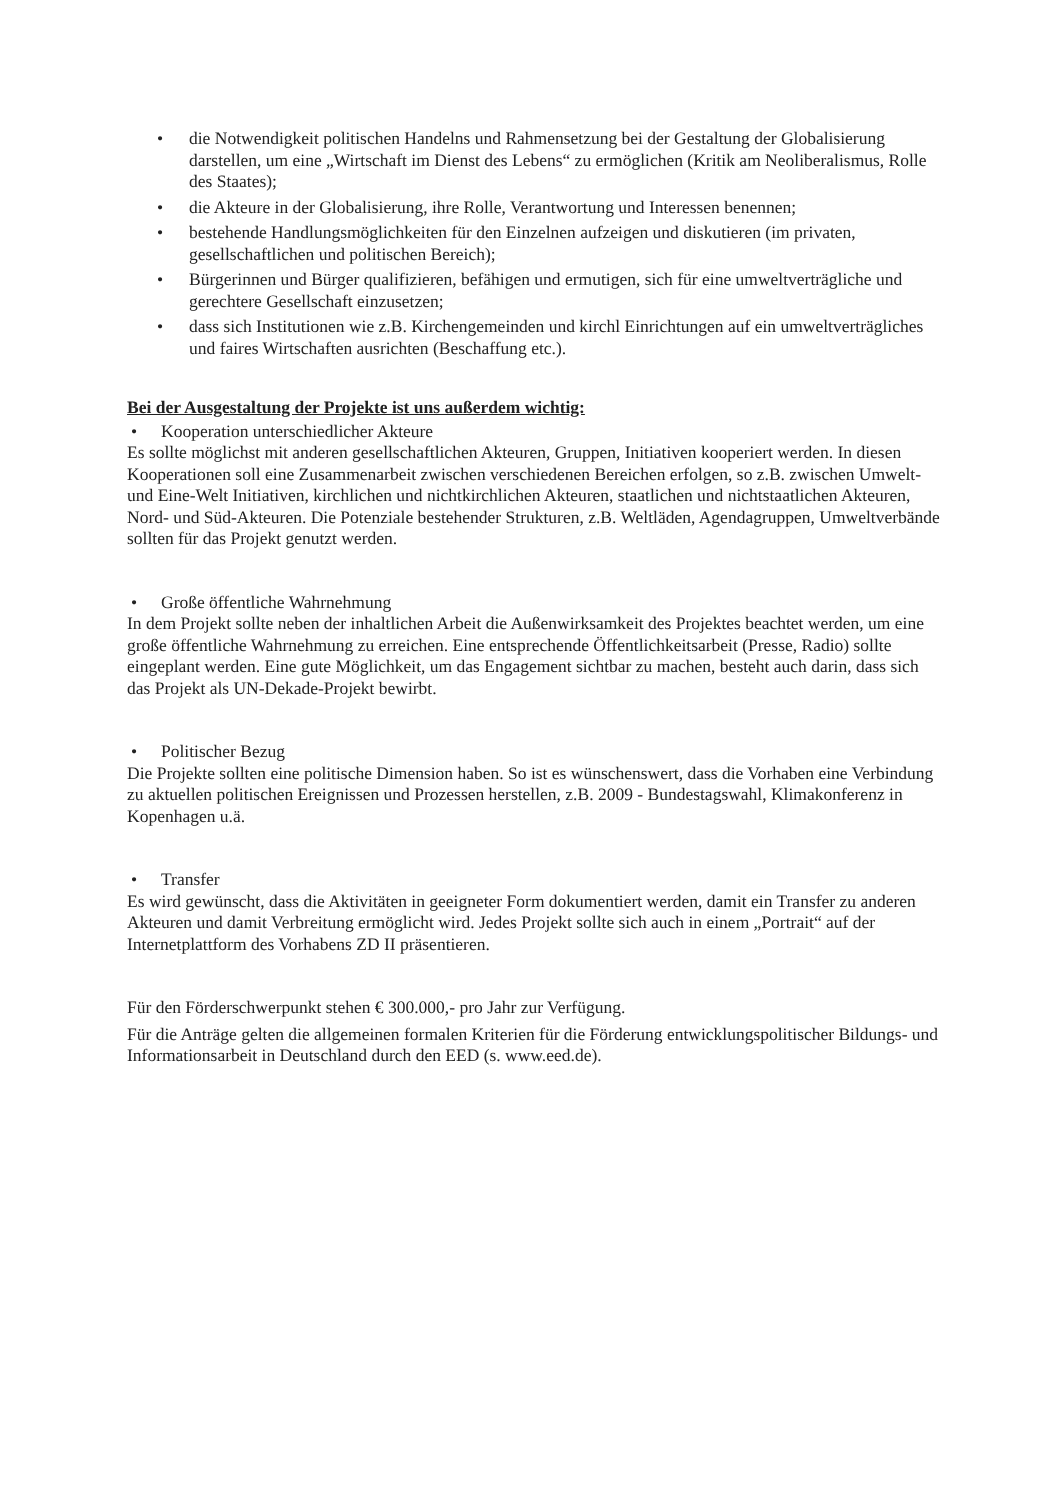• die Notwendigkeit politischen Handelns und Rahmensetzung bei der Gestaltung der Globalisierung darstellen, um eine „Wirtschaft im Dienst des Lebens“ zu ermöglichen (Kritik am Neoliberalismus, Rolle des Staates);
• die Akteure in der Globalisierung, ihre Rolle, Verantwortung und Interessen benennen;
• bestehende Handlungsmöglichkeiten für den Einzelnen aufzeigen und diskutieren (im privaten, gesellschaftlichen und politischen Bereich);
• Bürgerinnen und Bürger qualifizieren, befähigen und ermutigen, sich für eine umweltverträgliche und gerechtere Gesellschaft einzusetzen;
• dass sich Institutionen wie z.B. Kirchengemeinden und kirchl Einrichtungen auf ein umweltverträgliches und faires Wirtschaften ausrichten (Beschaffung etc.).
Bei der Ausgestaltung der Projekte ist uns außerdem wichtig:
• Kooperation unterschiedlicher Akteure
Es sollte möglichst mit anderen gesellschaftlichen Akteuren, Gruppen, Initiativen kooperiert werden. In diesen Kooperationen soll eine Zusammenarbeit zwischen verschiedenen Bereichen erfolgen, so z.B. zwischen Umwelt- und Eine-Welt Initiativen, kirchlichen und nichtkirchlichen Akteuren, staatlichen und nichtstaatlichen Akteuren, Nord- und Süd-Akteuren. Die Potenziale bestehender Strukturen, z.B. Weltläden, Agendagruppen, Umweltverbände sollten für das Projekt genutzt werden.
• Große öffentliche Wahrnehmung
In dem Projekt sollte neben der inhaltlichen Arbeit die Außenwirksamkeit des Projektes beachtet werden, um eine große öffentliche Wahrnehmung zu erreichen. Eine entsprechende Öffentlichkeitsarbeit (Presse, Radio) sollte eingeplant werden. Eine gute Möglichkeit, um das Engagement sichtbar zu machen, besteht auch darin, dass sich das Projekt als UN-Dekade-Projekt bewirbt.
• Politischer Bezug
Die Projekte sollten eine politische Dimension haben. So ist es wünschenswert, dass die Vorhaben eine Verbindung zu aktuellen politischen Ereignissen und Prozessen herstellen, z.B. 2009 - Bundestagswahl, Klimakonferenz in Kopenhagen u.ä.
• Transfer
Es wird gewünscht, dass die Aktivitäten in geeigneter Form dokumentiert werden, damit ein Transfer zu anderen Akteuren und damit Verbreitung ermöglicht wird. Jedes Projekt sollte sich auch in einem „Portrait“ auf der Internetplattform des Vorhabens ZD II präsentieren.
Für den Förderschwerpunkt stehen € 300.000,- pro Jahr zur Verfügung.
Für die Anträge gelten die allgemeinen formalen Kriterien für die Förderung entwicklungspolitischer Bildungs- und Informationsarbeit in Deutschland durch den EED (s. www.eed.de).